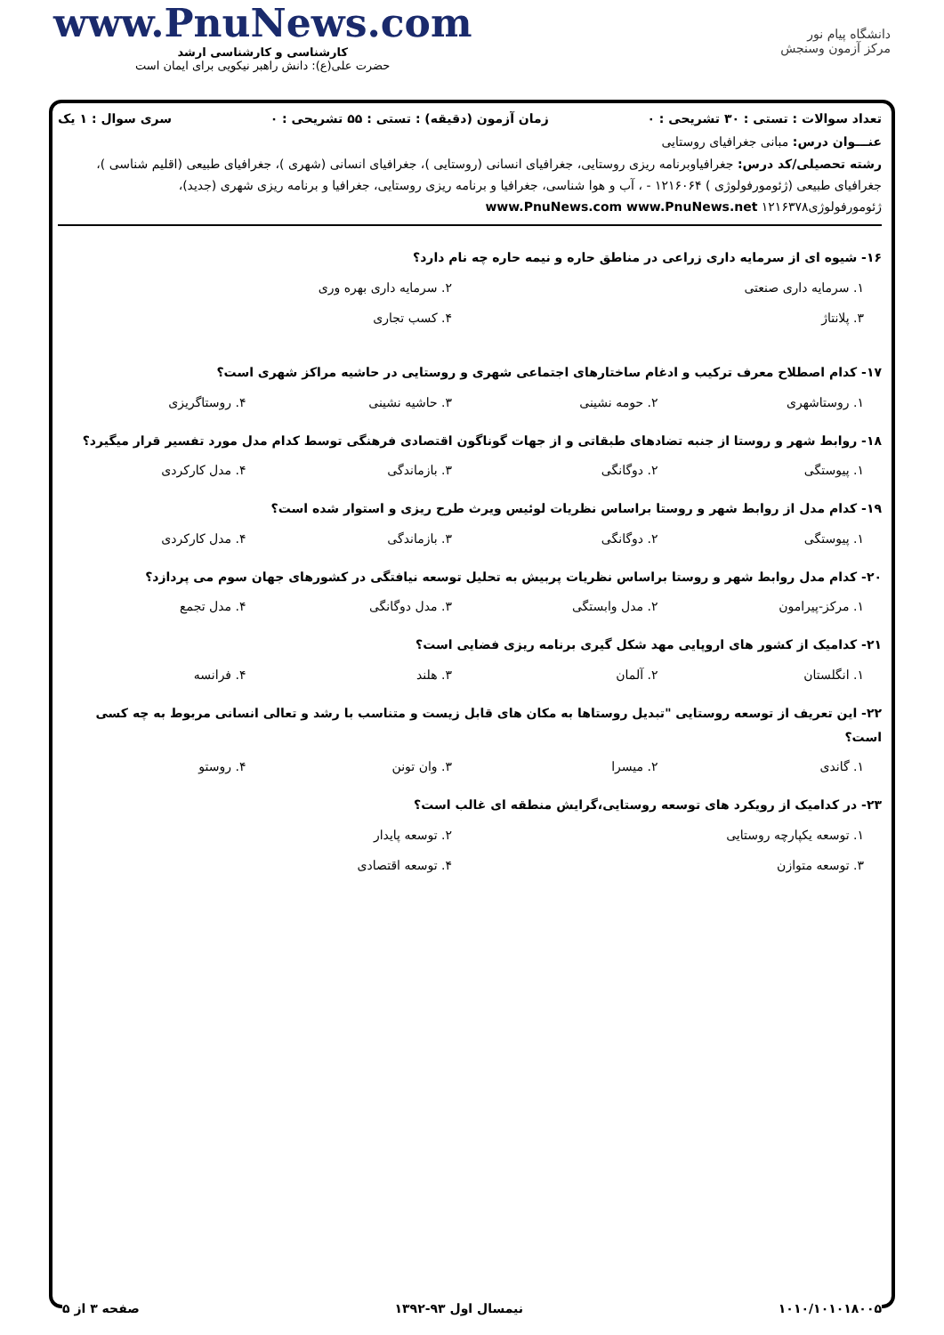دانشگاه پیام نور
مرکز آزمون وسنجش
www.PnuNews.com
کارشناسی و کارشناسی ارشد
حضرت علی(ع): دانش راهبر نیکویی برای ایمان است
تعداد سوالات : تستی : ۳۰ تشریحی : ۰ زمان آزمون (دقیقه) : تستی : ۵۵ تشریحی : ۰ سری سوال : ۱ یک
عنـــوان درس: مبانی جغرافیای روستایی
رشته تحصیلی/کد درس: جغرافیاوبرنامه ریزی روستایی، جغرافیای انسانی (روستایی )، جغرافیای انسانی (شهری )، جغرافیای طبیعی (اقلیم شناسی )، جغرافیای طبیعی (ژئومورفولوژی ) ۱۲۱۶۰۶۴ - ، آب و هوا شناسی، جغرافیا و برنامه ریزی روستایی، جغرافیا و برنامه ریزی شهری (جدید)، ژئومورفولوژی۱۲۱۶۳۷۸ www.PnuNews.com www.PnuNews.net
۱۶- شیوه ای از سرمایه داری زراعی در مناطق حاره و نیمه حاره چه نام دارد؟
۱. سرمایه داری صنعتی ۲. سرمایه داری بهره وری ۳. پلانتاژ ۴. کسب تجاری
۱۷- کدام اصطلاح معرف ترکیب و ادغام ساختارهای اجتماعی شهری و روستایی در حاشیه مراکز شهری است؟
۱. روستاشهری ۲. حومه نشینی ۳. حاشیه نشینی ۴. روستاگریزی
۱۸- روابط شهر و روستا از جنبه تضادهای طبقاتی و از جهات گوناگون اقتصادی فرهنگی توسط کدام مدل مورد تفسیر قرار میگیرد؟
۱. پیوستگی ۲. دوگانگی ۳. بازماندگی ۴. مدل کارکردی
۱۹- کدام مدل از روابط شهر و روستا براساس نظریات لوئیس ویرث طرح ریزی و استوار شده است؟
۱. پیوستگی ۲. دوگانگی ۳. بازماندگی ۴. مدل کارکردی
۲۰- کدام مدل روابط شهر و روستا براساس نظریات پربیش به تحلیل توسعه نیافتگی در کشورهای جهان سوم می پردازد؟
۱. مرکز-پیرامون ۲. مدل وابستگی ۳. مدل دوگانگی ۴. مدل تجمع
۲۱- کدامیک از کشور های اروپایی مهد شکل گیری برنامه ریزی فضایی است؟
۱. انگلستان ۲. آلمان ۳. هلند ۴. فرانسه
۲۲- این تعریف از توسعه روستایی "تبدیل روستاها به مکان های قابل زیست و متناسب با رشد و تعالی انسانی مربوط به چه کسی است؟
۱. گاندی ۲. میسرا ۳. وان تونن ۴. روستو
۲۳- در کدامیک از رویکرد های توسعه روستایی،گرایش منطقه ای غالب است؟
۱. توسعه یکپارچه روستایی ۲. توسعه پایدار ۳. توسعه متوازن ۴. توسعه اقتصادی
۱۰۱۰/۱۰۱۰۱۸۰۰۵ نیمسال اول ۹۳-۱۳۹۲ صفحه ۳ از ۵